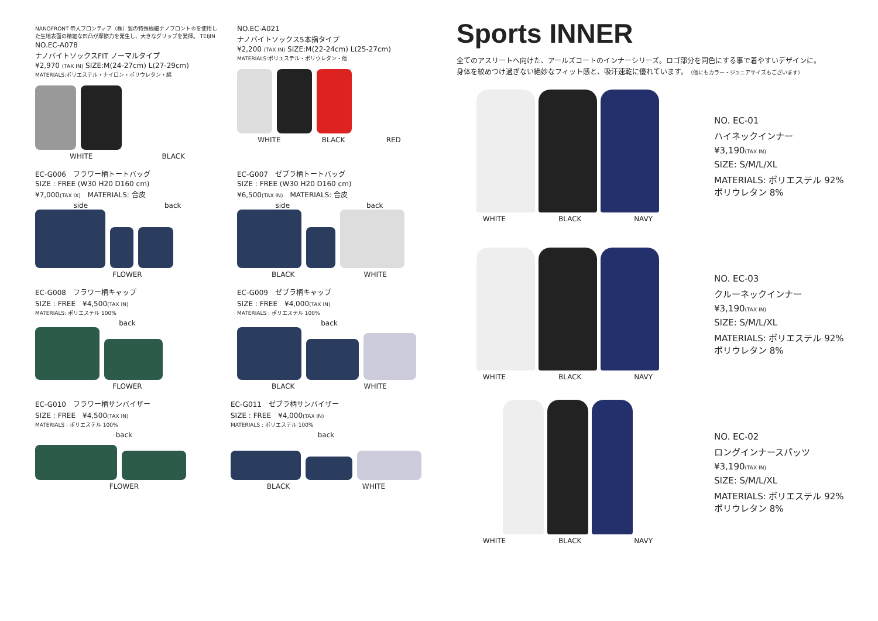NANOFRONT 帝人フロンティア（株）製の特殊極細ナノフロント®を使用した生地表面の精細な凹凸が摩擦力を発生し、大きなグリップを発揮。 TEIJIN
NO.EC-A078
ナノバイトソックスFIT ノーマルタイプ
¥2,970 (TAX IN) SIZE:M(24-27cm) L(27-29cm)
MATERIALS:ポリエステル・ナイロン・ポリウレタン・綿
WHITE BLACK
NO.EC-A021
ナノバイトソックス5本指タイプ
¥2,200 (TAX IN) SIZE:M(22-24cm) L(25-27cm)
MATERIALS:ポリエステル・ポリウレタン・他
WHITE BLACK RED
EC-G006　フラワー柄トートバッグ
SIZE : FREE (W30 H20 D160 cm)
¥7,000(TAX IX)　MATERIALS: 合皮
side back
FLOWER
EC-G007　ゼブラ柄トートバッグ
SIZE : FREE (W30 H20 D160 cm)
¥6,500(TAX IN)　MATERIALS: 合皮
side back
BLACK WHITE
EC-G008　フラワー柄キャップ
SIZE : FREE　¥4,500(TAX IN)
MATERIALS: ポリエステル 100%
back
FLOWER
EC-G009　ゼブラ柄キャップ
SIZE : FREE　¥4,000(TAX IN)
MATERIALS : ポリエステル 100%
back
BLACK WHITE
EC-G010　フラワー柄サンバイザー
SIZE : FREE　¥4,500(TAX IN)
MATERIALS : ポリエステル 100%
back
FLOWER
EC-G011　ゼブラ柄サンバイザー
SIZE : FREE　¥4,000(TAX IN)
MATERIALS : ポリエステル 100%
back
BLACK WHITE
Sports INNER
全てのアスリートへ向けた、アールズコートのインナーシリーズ。ロゴ部分を同色にする事で着やすいデザインに。
身体を絞めつけ過ぎない絶妙なフィット感と、吸汗速乾に優れています。（他にもカラー・ジュニアサイズもございます）
WHITE BLACK NAVY
NO. EC-01
ハイネックインナー
¥3,190(TAX IN)
SIZE: S/M/L/XL
MATERIALS: ポリエステル 92%
ポリウレタン 8%
WHITE BLACK NAVY
NO. EC-03
クルーネックインナー
¥3,190(TAX IN)
SIZE: S/M/L/XL
MATERIALS: ポリエステル 92%
ポリウレタン 8%
WHITE BLACK NAVY
NO. EC-02
ロングインナースパッツ
¥3,190(TAX IN)
SIZE: S/M/L/XL
MATERIALS: ポリエステル 92%
ポリウレタン 8%